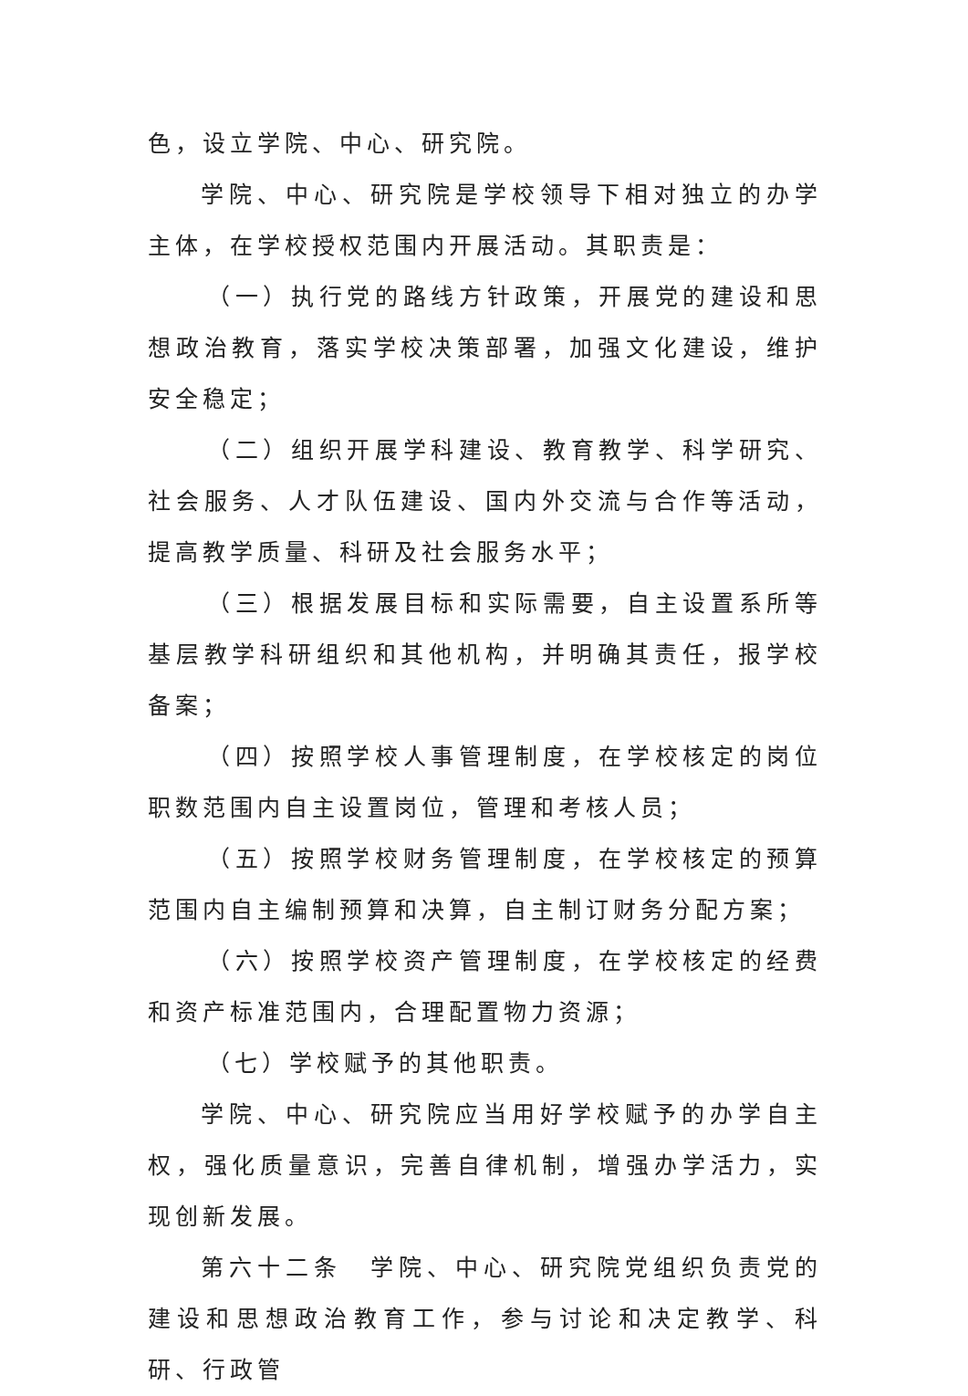色，设立学院、中心、研究院。
学院、中心、研究院是学校领导下相对独立的办学主体，在学校授权范围内开展活动。其职责是：
（一）执行党的路线方针政策，开展党的建设和思想政治教育，落实学校决策部署，加强文化建设，维护安全稳定；
（二）组织开展学科建设、教育教学、科学研究、社会服务、人才队伍建设、国内外交流与合作等活动，提高教学质量、科研及社会服务水平；
（三）根据发展目标和实际需要，自主设置系所等基层教学科研组织和其他机构，并明确其责任，报学校备案；
（四）按照学校人事管理制度，在学校核定的岗位职数范围内自主设置岗位，管理和考核人员；
（五）按照学校财务管理制度，在学校核定的预算范围内自主编制预算和决算，自主制订财务分配方案；
（六）按照学校资产管理制度，在学校核定的经费和资产标准范围内，合理配置物力资源；
（七）学校赋予的其他职责。
学院、中心、研究院应当用好学校赋予的办学自主权，强化质量意识，完善自律机制，增强办学活力，实现创新发展。
第六十二条　学院、中心、研究院党组织负责党的建设和思想政治教育工作，参与讨论和决定教学、科研、行政管